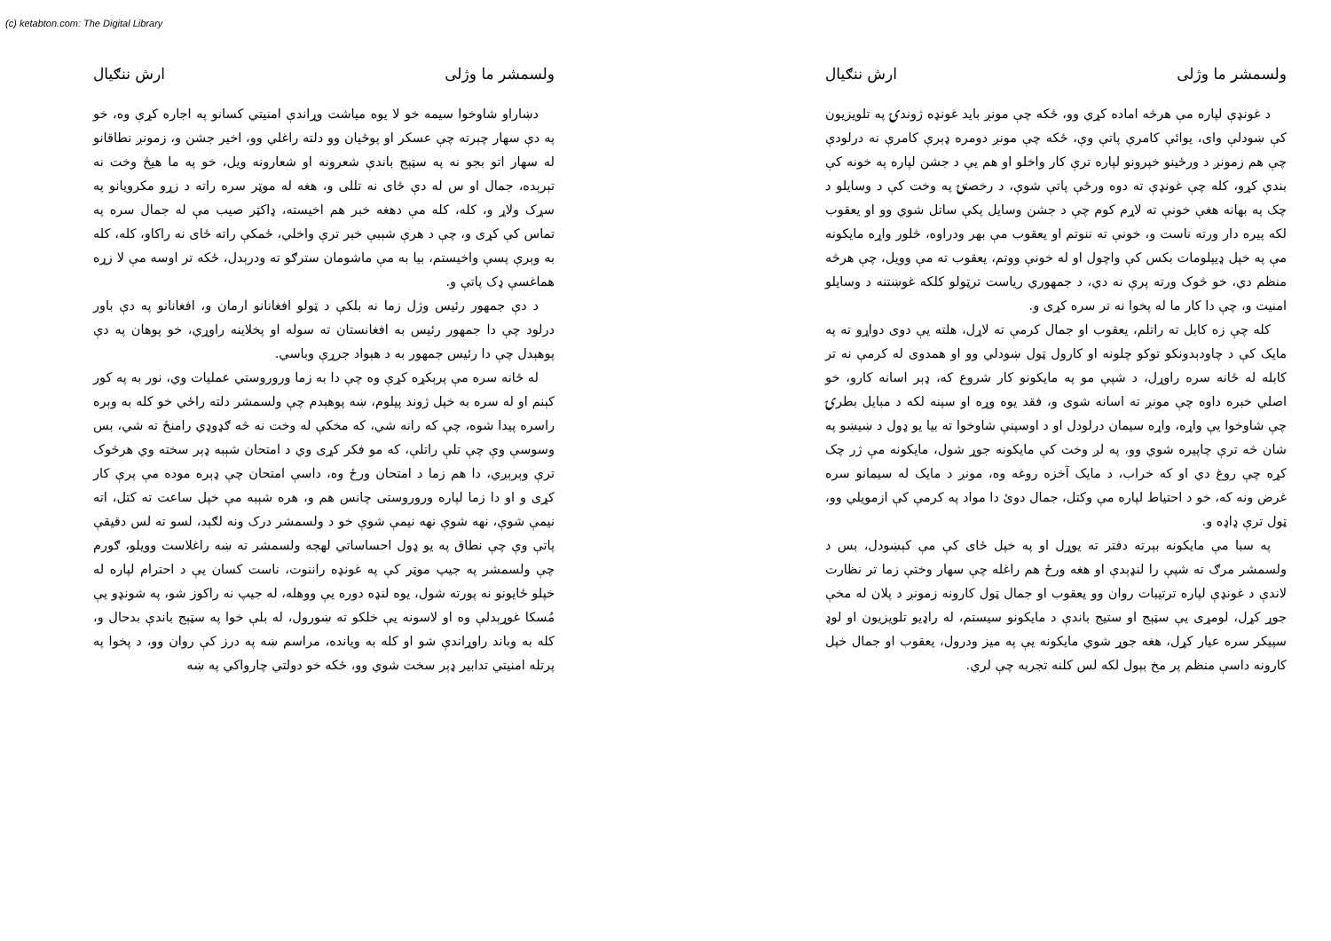(c) ketabton.com: The Digital Library
ولسمشر ما وژلی ارش ننګیال
د غونډې لپاره مې هرڅه اماده کړي وو، ځکه چې مونږ باید غونډه ژوندۍ په تلویزیون کې ښودلې وای، یوائې کامرې پاتې وې، ځکه چې مونږ دومره ډېرې کامرې نه درلودې چې هم زمونږ د ورځینو خپرونو لپاره ترې کار واخلو او هم یې د جشن لپاره په خونه کې بندې کړو، کله چې غونډې ته دوه ورځې پاتې شوې، د رخصتۍ په وخت کې د وسایلو د چک په بهانه هغې خونې ته لاړم کوم چې د جشن وسایل پکې ساتل شوي وو او یعقوب لکه پیره دار ورته ناست و، خونې ته ننوتم او یعقوب مې بهر ودراوه، څلور واړه مایکونه مې په خپل ډیپلومات بکس کې واچول او له خونې ووتم، یعقوب ته مې وویل، چې هرڅه منظم دي، خو څوک ورته پرې نه دي، د جمهوري ریاست ترټولو کلکه غوښتنه د وسایلو امنیت و، چې دا کار ما له پخوا نه تر سره کړی و.
کله چې زه کابل ته راتلم، یعقوب او جمال کرمې ته لاړل، هلته یې دوی دواړو ته په مایک کې د چاودېدونکو توکو چلونه او کارول ټول ښودلي وو او همدوی له کرمې نه تر کابله له ځانه سره راوړل، د شپې مو په مایکونو کار شروع که، ډېر اسانه کارو، خو اصلي خبره داوه چې مونږ ته اسانه شوی و، فقد یوه وړه او سپنه لکه د مبایل بطرۍ چې شاوخوا یې واړه، واړه سیمان درلودل او د اوسپنې شاوخوا ته بیا یو ډول د ښیښو په شان څه ترې چاپیره شوي وو، په لږ وخت کې مایکونه جوړ شول، مایکونه مې ژر چک کړه چې روغ دي او که خراب، د مایک آخزه روغه وه، مونږ د مایک له سیمانو سره غرض ونه که، خو د احتیاط لپاره مې وکتل، جمال دوئ دا مواد په کرمې کې ازمویلي وو، ټول ترې ډاډه و.
په سبا مې مایکونه بېرته دفتر ته یوړل او په خپل ځای کې مې کېښودل، بس د ولسمشر مرګ ته شپې را لنډېدې او هغه ورځ هم راغله چې سهار وختې زما تر نظارت لاندې د غونډې لپاره ترتیبات روان وو یعقوب او جمال ټول کارونه زمونږ د پلان له مخې جوړ کړل، لومړی یې سټېج او ستیج باندې د مایکونو سیستم، له راډیو تلویزیون او لوډ سپیکر سره عیار کړل، هغه جوړ شوي مایکونه یې په میز ودرول، یعقوب او جمال خپل کارونه داسې منظم پر مخ بېول لکه لس کلنه تجربه چې لري.
ولسمشر ما وژلی ارش ننګیال
دښاراو شاوخوا سیمه خو لا یوه میاشت وړاندې امنیتي کسانو په اجاره کړې وه، خو په دې سهار چېرته چې عسکر او پوځیان وو دلته راغلي وو، اخیر جشن و، زمونږ نطاقانو له سهار اتو بجو نه په سټېج باندې شعرونه او شعارونه ویل، خو په ما هیڅ وخت نه تېرېده، جمال او س له دې ځای نه تللی و، هغه له موټر سره راته د زړو مکرویانو په سړک ولاړ و، کله، کله مې دهغه خبر هم اخیسته، ډاکټر صیب مې له جمال سره په تماس کې کړی و، چې د هرې شېبې خبر ترې واخلي، ځمکې راته ځای نه راکاو، کله، کله به وېرې پسې واخیستم، بیا به مې ماشومان سترګو ته ودرېدل، ځکه تر اوسه مې لا زړه هماغسې ډک پاتې و.
د دې جمهور رئیس وژل زما نه بلکې د ټولو افغانانو ارمان و، افغانانو په دې باور درلود چې دا جمهور رئیس به افغانستان ته سوله او پخلاینه راوړي، خو پوهان په دې پوهېدل چې دا رئیس جمهور به د هېواد جرړې وباسي.
له ځانه سره مې پرېکړه کړې وه چې دا به زما وروروستي عملیات وي، نور به په کور کېنم او له سره به خپل ژوند پیلوم، ښه پوهېدم چې ولسمشر دلته راځي خو کله به وېره راسره پیدا شوه، چې که رانه شي، که مخکې له وخت نه څه ګډوډي رامنځ ته شي، بس وسوسې وې چې تلې راتلې، که مو فکر کړی وي د امتحان شېبه ډېر سخته وي هرڅوک ترې وېرېږي، دا هم زما د امتحان ورځ وه، داسې امتحان چې ډېره موده مې پرې کار کړی و او دا زما لپاره وروروستی چانس هم و، هره شېبه مې خپل ساعت ته کتل، اته نیمې شوې، نهه شوې نهه نیمې شوې خو د ولسمشر درک ونه لګېد، لسو ته لس دقیقې پاتې وې چې نطاق په یو ډول احساساتي لهجه ولسمشر ته ښه راغلاست وویلو، ګورم چې ولسمشر په جیپ موټر کې په غونډه راننوت، ناست کسان یې د احترام لپاره له خپلو ځایونو نه پورته شول، یوه لنډه دوره یې ووهله، له جیپ نه راکوز شو، په شونډو یې مُسکا غوړېدلې وه او لاسونه یې خلکو ته ښورول، له بلې خوا په سټېج باندې بدحال و، کله به وباند راوړاندې شو او کله به ویانده، مراسم ښه په درز کې روان وو، د پخوا په پرتله امنیتي تدابیر ډېر سخت شوي وو، ځکه خو دولتي چارواکي په ښه